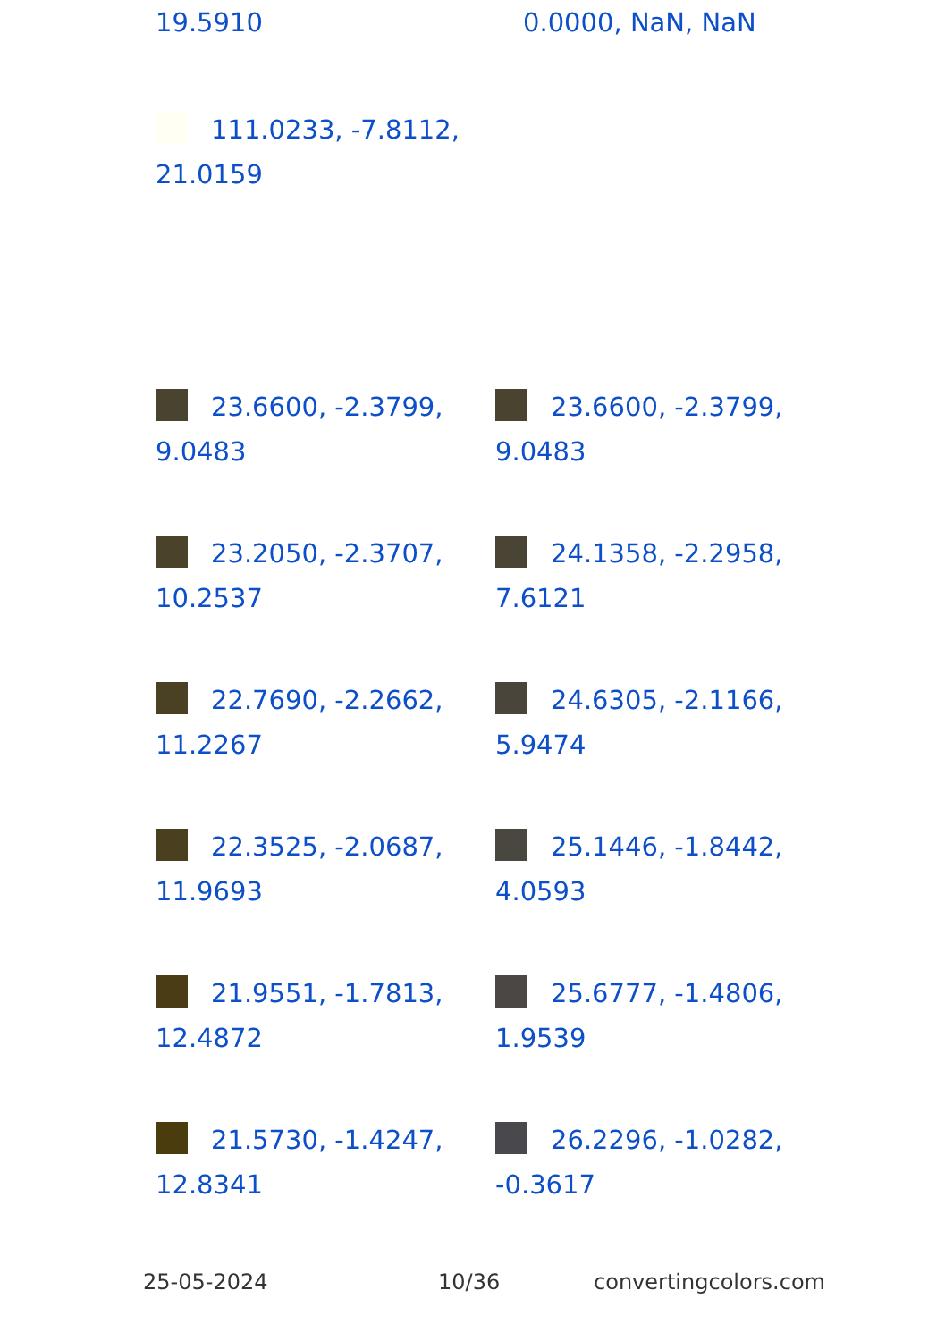19.5910 0.0000, NaN, NaN
111.0233, -7.8112, 21.0159
23.6600, -2.3799, 9.0483
23.6600, -2.3799, 9.0483
23.2050, -2.3707, 10.2537
24.1358, -2.2958, 7.6121
22.7690, -2.2662, 11.2267
24.6305, -2.1166, 5.9474
22.3525, -2.0687, 11.9693
25.1446, -1.8442, 4.0593
21.9551, -1.7813, 12.4872
25.6777, -1.4806, 1.9539
21.5730, -1.4247, 12.8341
26.2296, -1.0282, -0.3617
25-05-2024 10/36 convertingcolors.com